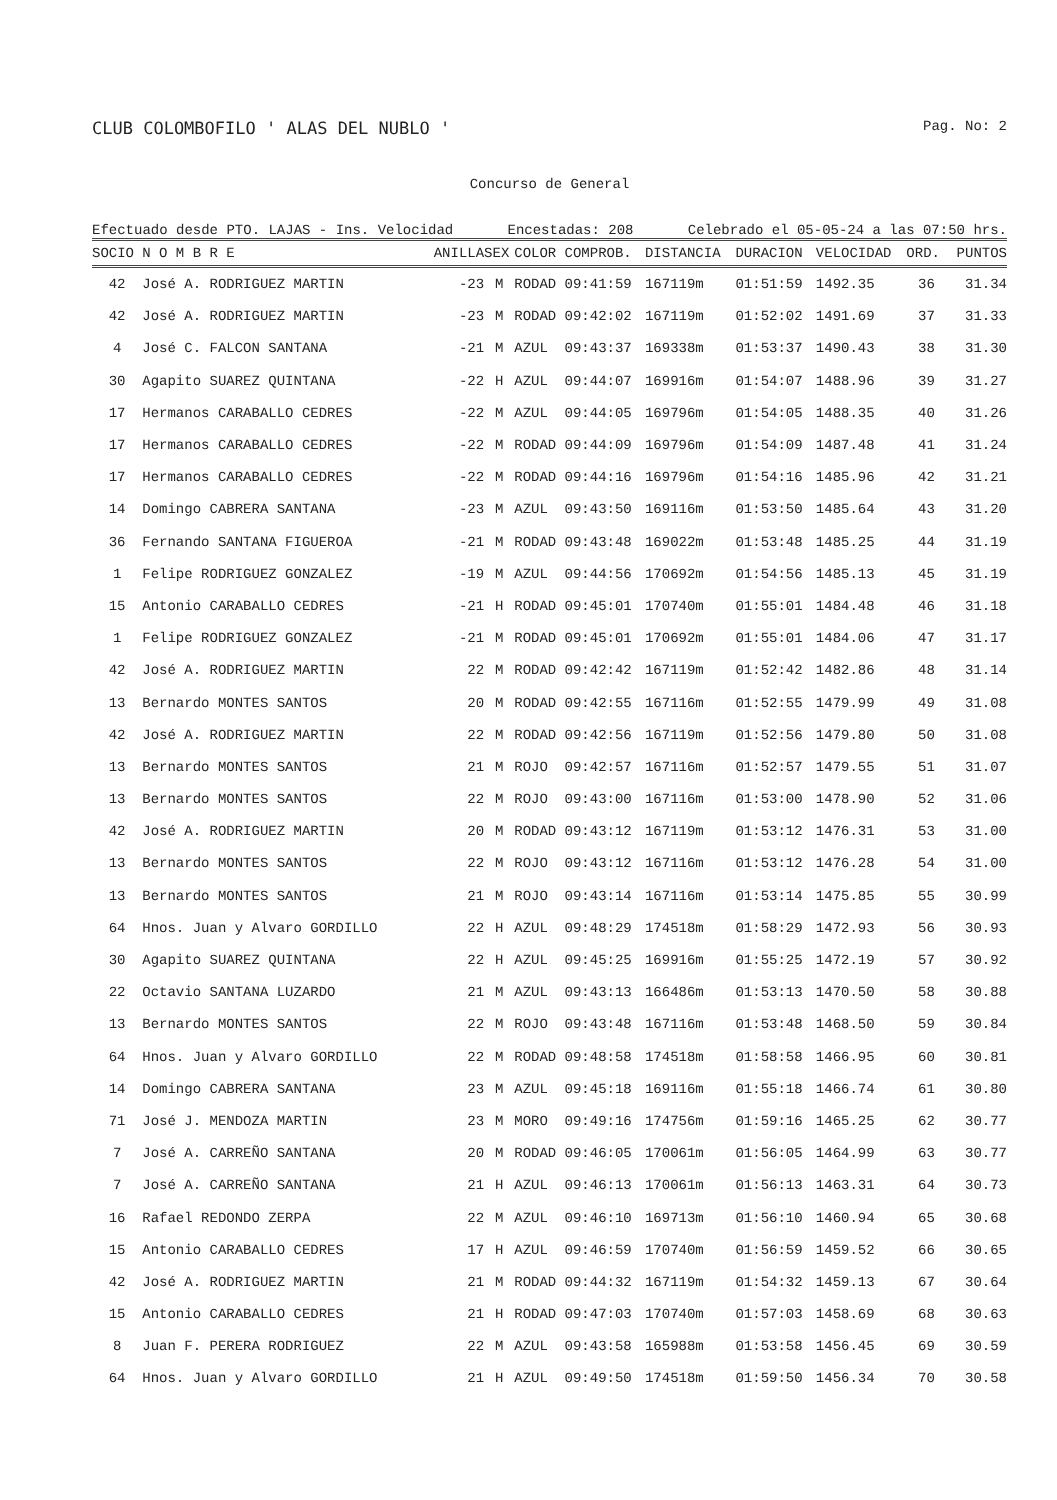CLUB COLOMBOFILO ' ALAS DEL NUBLO ' Pag. No: 2
Concurso de General
Efectuado desde PTO. LAJAS - Ins. Velocidad Encestadas: 208 Celebrado el 05-05-24 a las 07:50 hrs.
| SOCIO | N O M B R E | ANILLA | SEX | COLOR | COMPROB. | DISTANCIA | DURACION | VELOCIDAD | ORD. | PUNTOS |
| --- | --- | --- | --- | --- | --- | --- | --- | --- | --- | --- |
| 42 | José A. RODRIGUEZ MARTIN | -23 | M | RODAD | 09:41:59 | 167119m | 01:51:59 | 1492.35 | 36 | 31.34 |
| 42 | José A. RODRIGUEZ MARTIN | -23 | M | RODAD | 09:42:02 | 167119m | 01:52:02 | 1491.69 | 37 | 31.33 |
| 4 | José C. FALCON SANTANA | -21 | M | AZUL | 09:43:37 | 169338m | 01:53:37 | 1490.43 | 38 | 31.30 |
| 30 | Agapito SUAREZ QUINTANA | -22 | H | AZUL | 09:44:07 | 169916m | 01:54:07 | 1488.96 | 39 | 31.27 |
| 17 | Hermanos CARABALLO CEDRES | -22 | M | AZUL | 09:44:05 | 169796m | 01:54:05 | 1488.35 | 40 | 31.26 |
| 17 | Hermanos CARABALLO CEDRES | -22 | M | RODAD | 09:44:09 | 169796m | 01:54:09 | 1487.48 | 41 | 31.24 |
| 17 | Hermanos CARABALLO CEDRES | -22 | M | RODAD | 09:44:16 | 169796m | 01:54:16 | 1485.96 | 42 | 31.21 |
| 14 | Domingo CABRERA SANTANA | -23 | M | AZUL | 09:43:50 | 169116m | 01:53:50 | 1485.64 | 43 | 31.20 |
| 36 | Fernando SANTANA FIGUEROA | -21 | M | RODAD | 09:43:48 | 169022m | 01:53:48 | 1485.25 | 44 | 31.19 |
| 1 | Felipe RODRIGUEZ GONZALEZ | -19 | M | AZUL | 09:44:56 | 170692m | 01:54:56 | 1485.13 | 45 | 31.19 |
| 15 | Antonio CARABALLO CEDRES | -21 | H | RODAD | 09:45:01 | 170740m | 01:55:01 | 1484.48 | 46 | 31.18 |
| 1 | Felipe RODRIGUEZ GONZALEZ | -21 | M | RODAD | 09:45:01 | 170692m | 01:55:01 | 1484.06 | 47 | 31.17 |
| 42 | José A. RODRIGUEZ MARTIN | 22 | M | RODAD | 09:42:42 | 167119m | 01:52:42 | 1482.86 | 48 | 31.14 |
| 13 | Bernardo MONTES SANTOS | 20 | M | RODAD | 09:42:55 | 167116m | 01:52:55 | 1479.99 | 49 | 31.08 |
| 42 | José A. RODRIGUEZ MARTIN | 22 | M | RODAD | 09:42:56 | 167119m | 01:52:56 | 1479.80 | 50 | 31.08 |
| 13 | Bernardo MONTES SANTOS | 21 | M | ROJO | 09:42:57 | 167116m | 01:52:57 | 1479.55 | 51 | 31.07 |
| 13 | Bernardo MONTES SANTOS | 22 | M | ROJO | 09:43:00 | 167116m | 01:53:00 | 1478.90 | 52 | 31.06 |
| 42 | José A. RODRIGUEZ MARTIN | 20 | M | RODAD | 09:43:12 | 167119m | 01:53:12 | 1476.31 | 53 | 31.00 |
| 13 | Bernardo MONTES SANTOS | 22 | M | ROJO | 09:43:12 | 167116m | 01:53:12 | 1476.28 | 54 | 31.00 |
| 13 | Bernardo MONTES SANTOS | 21 | M | ROJO | 09:43:14 | 167116m | 01:53:14 | 1475.85 | 55 | 30.99 |
| 64 | Hnos. Juan y Alvaro GORDILLO | 22 | H | AZUL | 09:48:29 | 174518m | 01:58:29 | 1472.93 | 56 | 30.93 |
| 30 | Agapito SUAREZ QUINTANA | 22 | H | AZUL | 09:45:25 | 169916m | 01:55:25 | 1472.19 | 57 | 30.92 |
| 22 | Octavio SANTANA LUZARDO | 21 | M | AZUL | 09:43:13 | 166486m | 01:53:13 | 1470.50 | 58 | 30.88 |
| 13 | Bernardo MONTES SANTOS | 22 | M | ROJO | 09:43:48 | 167116m | 01:53:48 | 1468.50 | 59 | 30.84 |
| 64 | Hnos. Juan y Alvaro GORDILLO | 22 | M | RODAD | 09:48:58 | 174518m | 01:58:58 | 1466.95 | 60 | 30.81 |
| 14 | Domingo CABRERA SANTANA | 23 | M | AZUL | 09:45:18 | 169116m | 01:55:18 | 1466.74 | 61 | 30.80 |
| 71 | José J. MENDOZA MARTIN | 23 | M | MORO | 09:49:16 | 174756m | 01:59:16 | 1465.25 | 62 | 30.77 |
| 7 | José A. CARREÑO SANTANA | 20 | M | RODAD | 09:46:05 | 170061m | 01:56:05 | 1464.99 | 63 | 30.77 |
| 7 | José A. CARREÑO SANTANA | 21 | H | AZUL | 09:46:13 | 170061m | 01:56:13 | 1463.31 | 64 | 30.73 |
| 16 | Rafael REDONDO ZERPA | 22 | M | AZUL | 09:46:10 | 169713m | 01:56:10 | 1460.94 | 65 | 30.68 |
| 15 | Antonio CARABALLO CEDRES | 17 | H | AZUL | 09:46:59 | 170740m | 01:56:59 | 1459.52 | 66 | 30.65 |
| 42 | José A. RODRIGUEZ MARTIN | 21 | M | RODAD | 09:44:32 | 167119m | 01:54:32 | 1459.13 | 67 | 30.64 |
| 15 | Antonio CARABALLO CEDRES | 21 | H | RODAD | 09:47:03 | 170740m | 01:57:03 | 1458.69 | 68 | 30.63 |
| 8 | Juan F. PERERA RODRIGUEZ | 22 | M | AZUL | 09:43:58 | 165988m | 01:53:58 | 1456.45 | 69 | 30.59 |
| 64 | Hnos. Juan y Alvaro GORDILLO | 21 | H | AZUL | 09:49:50 | 174518m | 01:59:50 | 1456.34 | 70 | 30.58 |